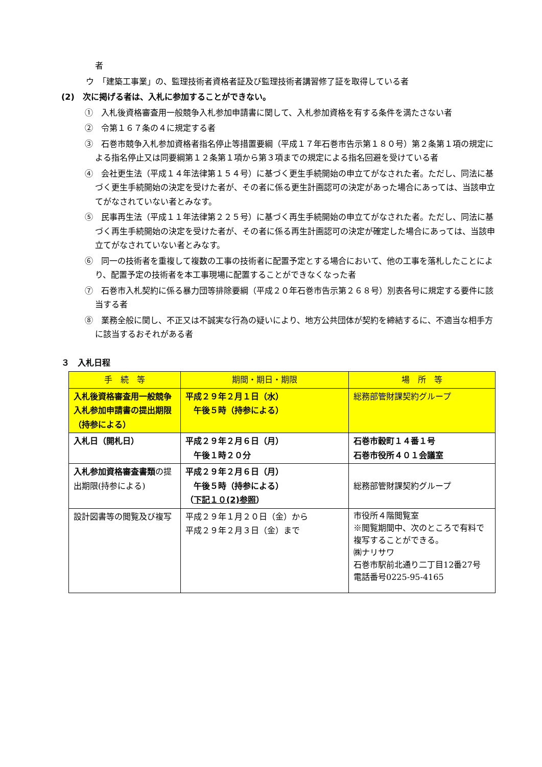者
ウ　「建築工事業」の、監理技術者資格者証及び監理技術者講習修了証を取得している者
(2)　次に掲げる者は、入札に参加することができない。
①　入札後資格審査用一般競争入札参加申請書に関して、入札参加資格を有する条件を満たさない者
②　令第１６７条の４に規定する者
③　石巻市競争入札参加資格者指名停止等措置要綱（平成１７年石巻市告示第１８０号）第２条第１項の規定による指名停止又は同要綱第１２条第１項から第３項までの規定による指名回避を受けている者
④　会社更生法（平成１４年法律第１５４号）に基づく更生手続開始の申立てがなされた者。ただし、同法に基づく更生手続開始の決定を受けた者が、その者に係る更生計画認可の決定があった場合にあっては、当該申立てがなされていない者とみなす。
⑤　民事再生法（平成１１年法律第２２５号）に基づく再生手続開始の申立てがなされた者。ただし、同法に基づく再生手続開始の決定を受けた者が、その者に係る再生計画認可の決定が確定した場合にあっては、当該申立てがなされていない者とみなす。
⑥　同一の技術者を重複して複数の工事の技術者に配置予定とする場合において、他の工事を落札したことにより、配置予定の技術者を本工事現場に配置することができなくなった者
⑦　石巻市入札契約に係る暴力団等排除要綱（平成２０年石巻市告示第２６８号）別表各号に規定する要件に該当する者
⑧　業務全般に関し、不正又は不誠実な行為の疑いにより、地方公共団体が契約を締結するに、不適当な相手方に該当するおそれがある者
３　入札日程
| 手 続 等 | 期間・期日・期限 | 場 所 等 |
| --- | --- | --- |
| 入札後資格審査用一般競争入札参加申請書の提出期限（持参による） | 平成２９年２月１日（水） 午後５時（持参による） | 総務部管財課契約グループ |
| 入札日（開札日） | 平成２９年２月６日（月） 午後１時２０分 | 石巻市穀町１４番１号 石巻市役所４０１会議室 |
| 入札参加資格審査書類 の提出期限(持参による) | 平成２９年２月６日（月） 午後５時（持参による） （ 下記１０(2)参照 ） | 総務部管財課契約グループ |
| 設計図書等の閲覧及び複写 | 平成２９年１月２０日（金）から 平成２９年２月３日（金）まで | 市役所４階閲覧室 ※閲覧期間中、次のところで有料で複写することができる。 ㈱ナリサワ 石巻市駅前北通り二丁目12番27号 電話番号0225-95-4165 |